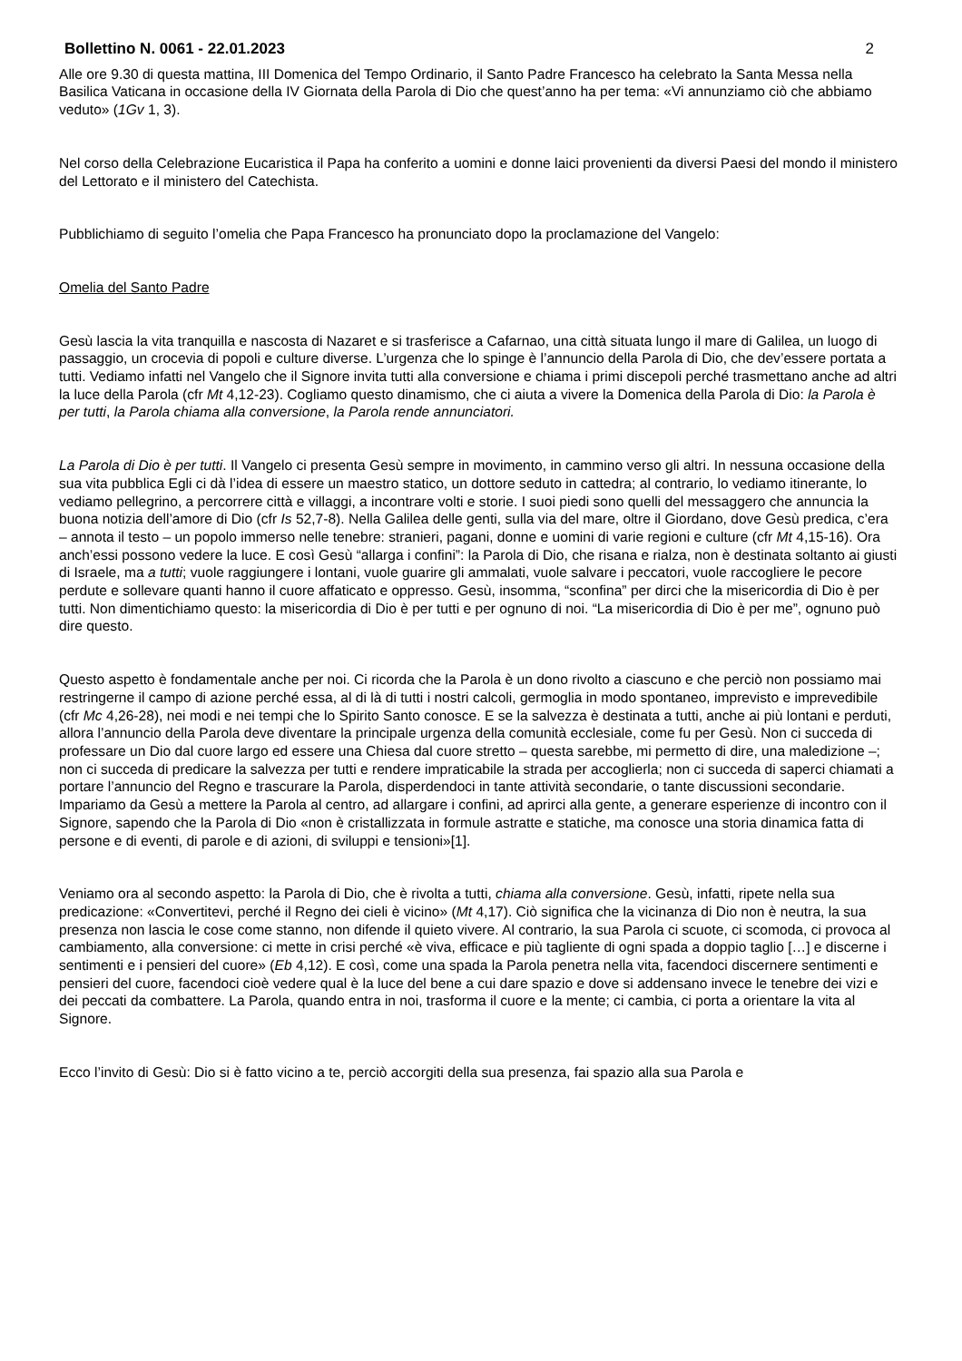Bollettino N. 0061 - 22.01.2023 2
Alle ore 9.30 di questa mattina, III Domenica del Tempo Ordinario, il Santo Padre Francesco ha celebrato la Santa Messa nella Basilica Vaticana in occasione della IV Giornata della Parola di Dio che quest’anno ha per tema: «Vi annunziamo ciò che abbiamo veduto» (1Gv 1, 3).
Nel corso della Celebrazione Eucaristica il Papa ha conferito a uomini e donne laici provenienti da diversi Paesi del mondo il ministero del Lettorato e il ministero del Catechista.
Pubblichiamo di seguito l’omelia che Papa Francesco ha pronunciato dopo la proclamazione del Vangelo:
Omelia del Santo Padre
Gesù lascia la vita tranquilla e nascosta di Nazaret e si trasferisce a Cafarnao, una città situata lungo il mare di Galilea, un luogo di passaggio, un crocevia di popoli e culture diverse. L’urgenza che lo spinge è l’annuncio della Parola di Dio, che dev’essere portata a tutti. Vediamo infatti nel Vangelo che il Signore invita tutti alla conversione e chiama i primi discepoli perché trasmettano anche ad altri la luce della Parola (cfr Mt 4,12-23). Cogliamo questo dinamismo, che ci aiuta a vivere la Domenica della Parola di Dio: la Parola è per tutti, la Parola chiama alla conversione, la Parola rende annunciatori.
La Parola di Dio è per tutti. Il Vangelo ci presenta Gesù sempre in movimento, in cammino verso gli altri. In nessuna occasione della sua vita pubblica Egli ci dà l’idea di essere un maestro statico, un dottore seduto in cattedra; al contrario, lo vediamo itinerante, lo vediamo pellegrino, a percorrere città e villaggi, a incontrare volti e storie. I suoi piedi sono quelli del messaggero che annuncia la buona notizia dell’amore di Dio (cfr Is 52,7-8). Nella Galilea delle genti, sulla via del mare, oltre il Giordano, dove Gesù predica, c’era – annota il testo – un popolo immerso nelle tenebre: stranieri, pagani, donne e uomini di varie regioni e culture (cfr Mt 4,15-16). Ora anch’essi possono vedere la luce. E così Gesù “allarga i confini”: la Parola di Dio, che risana e rialza, non è destinata soltanto ai giusti di Israele, ma a tutti; vuole raggiungere i lontani, vuole guarire gli ammalati, vuole salvare i peccatori, vuole raccogliere le pecore perdute e sollevare quanti hanno il cuore affaticato e oppresso. Gesù, insomma, “sconfina” per dirci che la misericordia di Dio è per tutti. Non dimentichiamo questo: la misericordia di Dio è per tutti e per ognuno di noi. “La misericordia di Dio è per me”, ognuno può dire questo.
Questo aspetto è fondamentale anche per noi. Ci ricorda che la Parola è un dono rivolto a ciascuno e che perciò non possiamo mai restringerne il campo di azione perché essa, al di là di tutti i nostri calcoli, germoglia in modo spontaneo, imprevisto e imprevedibile (cfr Mc 4,26-28), nei modi e nei tempi che lo Spirito Santo conosce. E se la salvezza è destinata a tutti, anche ai più lontani e perduti, allora l’annuncio della Parola deve diventare la principale urgenza della comunità ecclesiale, come fu per Gesù. Non ci succeda di professare un Dio dal cuore largo ed essere una Chiesa dal cuore stretto – questa sarebbe, mi permetto di dire, una maledizione –; non ci succeda di predicare la salvezza per tutti e rendere impraticabile la strada per accoglierla; non ci succeda di saperci chiamati a portare l’annuncio del Regno e trascurare la Parola, disperdendoci in tante attività secondarie, o tante discussioni secondarie. Impariamo da Gesù a mettere la Parola al centro, ad allargare i confini, ad aprirci alla gente, a generare esperienze di incontro con il Signore, sapendo che la Parola di Dio «non è cristallizzata in formule astratte e statiche, ma conosce una storia dinamica fatta di persone e di eventi, di parole e di azioni, di sviluppi e tensioni»[1].
Veniamo ora al secondo aspetto: la Parola di Dio, che è rivolta a tutti, chiama alla conversione. Gesù, infatti, ripete nella sua predicazione: «Convertitevi, perché il Regno dei cieli è vicino» (Mt 4,17). Ciò significa che la vicinanza di Dio non è neutra, la sua presenza non lascia le cose come stanno, non difende il quieto vivere. Al contrario, la sua Parola ci scuote, ci scomoda, ci provoca al cambiamento, alla conversione: ci mette in crisi perché «è viva, efficace e più tagliente di ogni spada a doppio taglio […] e discerne i sentimenti e i pensieri del cuore» (Eb 4,12). E così, come una spada la Parola penetra nella vita, facendoci discernere sentimenti e pensieri del cuore, facendoci cioè vedere qual è la luce del bene a cui dare spazio e dove si addensano invece le tenebre dei vizi e dei peccati da combattere. La Parola, quando entra in noi, trasforma il cuore e la mente; ci cambia, ci porta a orientare la vita al Signore.
Ecco l’invito di Gesù: Dio si è fatto vicino a te, perciò accorgiti della sua presenza, fai spazio alla sua Parola e